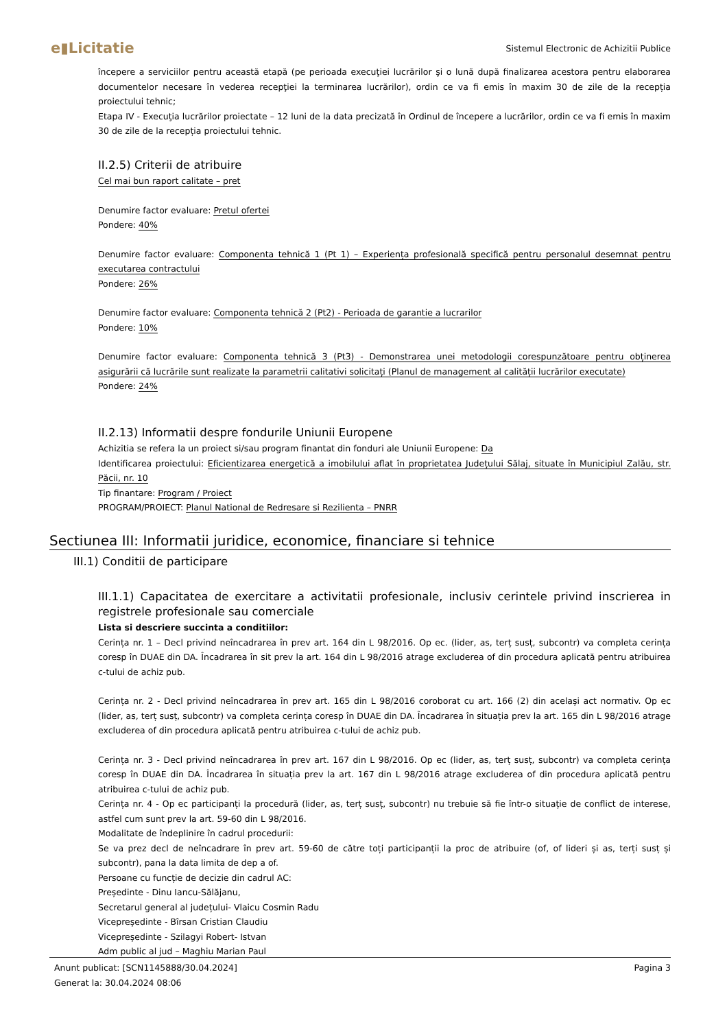e▮Licitatie Sistemul Electronic de Achizitii Publice
începere a serviciilor pentru această etapă (pe perioada execuţiei lucrărilor şi o lună după finalizarea acestora pentru elaborarea documentelor necesare în vederea recepţiei la terminarea lucrărilor), ordin ce va fi emis în maxim 30 de zile de la recepția proiectului tehnic;
Etapa IV - Execuţia lucrărilor proiectate – 12 luni de la data precizată în Ordinul de începere a lucrărilor, ordin ce va fi emis în maxim 30 de zile de la recepția proiectului tehnic.
II.2.5) Criterii de atribuire
Cel mai bun raport calitate – pret
Denumire factor evaluare: Pretul ofertei
Pondere: 40%
Denumire factor evaluare: Componenta tehnică 1 (Pt 1) – Experiența profesională specifică pentru personalul desemnat pentru executarea contractului
Pondere: 26%
Denumire factor evaluare: Componenta tehnică 2 (Pt2) - Perioada de garantie a lucrarilor
Pondere: 10%
Denumire factor evaluare: Componenta tehnică 3 (Pt3) - Demonstrarea unei metodologii corespunzătoare pentru obținerea asigurării că lucrările sunt realizate la parametrii calitativi solicitați (Planul de management al calității lucrărilor executate)
Pondere: 24%
II.2.13) Informatii despre fondurile Uniunii Europene
Achizitia se refera la un proiect si/sau program finantat din fonduri ale Uniunii Europene: Da
Identificarea proiectului: Eficientizarea energetică a imobilului aflat în proprietatea Județului Sălaj, situate în Municipiul Zalău, str. Păcii, nr. 10
Tip finantare: Program / Proiect
PROGRAM/PROIECT: Planul National de Redresare si Rezilienta – PNRR
Sectiunea III: Informatii juridice, economice, financiare si tehnice
III.1) Conditii de participare
III.1.1) Capacitatea de exercitare a activitatii profesionale, inclusiv cerintele privind inscrierea in registrele profesionale sau comerciale
Lista si descriere succinta a conditiilor:
Cerința nr. 1 – Decl privind neîncadrarea în prev art. 164 din L 98/2016. Op ec. (lider, as, terț susț, subcontr) va completa cerința coresp în DUAE din DA. Încadrarea în sit prev la art. 164 din L 98/2016 atrage excluderea of din procedura aplicată pentru atribuirea c-tului de achiz pub.
Cerința nr. 2 - Decl privind neîncadrarea în prev art. 165 din L 98/2016 coroborat cu art. 166 (2) din același act normativ. Op ec (lider, as, terț susț, subcontr) va completa cerința coresp în DUAE din DA. Încadrarea în situația prev la art. 165 din L 98/2016 atrage excluderea of din procedura aplicată pentru atribuirea c-tului de achiz pub.
Cerința nr. 3 - Decl privind neîncadrarea în prev art. 167 din L 98/2016. Op ec (lider, as, terț susț, subcontr) va completa cerința coresp în DUAE din DA. Încadrarea în situația prev la art. 167 din L 98/2016 atrage excluderea of din procedura aplicată pentru atribuirea c-tului de achiz pub.
Cerința nr. 4 - Op ec participanți la procedură (lider, as, terț susț, subcontr) nu trebuie să fie într-o situație de conflict de interese, astfel cum sunt prev la art. 59-60 din L 98/2016.
Modalitate de îndeplinire în cadrul procedurii:
Se va prez decl de neîncadrare în prev art. 59-60 de către toți participanții la proc de atribuire (of, of lideri și as, terți susț și subcontr), pana la data limita de dep a of.
Persoane cu funcție de decizie din cadrul AC:
Președinte - Dinu Iancu-Sălăjanu,
Secretarul general al județului- Vlaicu Cosmin Radu
Vicepreședinte - Bîrsan Cristian Claudiu
Vicepreședinte - Szilagyi Robert- Istvan
Adm public al jud – Maghiu Marian Paul
Anunt publicat: [SCN1145888/30.04.2024]
Generat la: 30.04.2024 08:06
Pagina 3